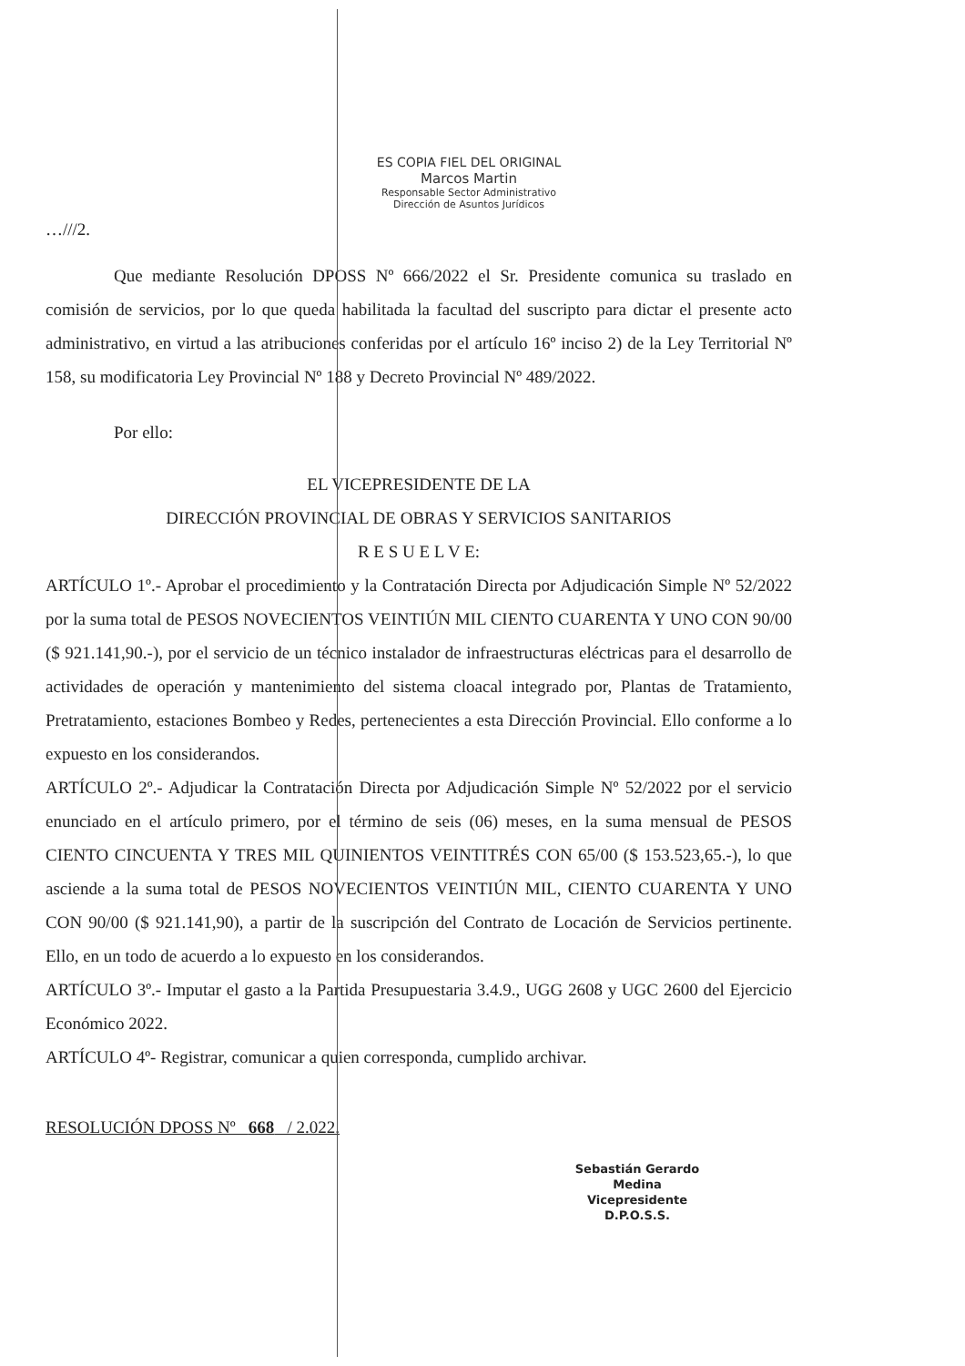ES COPIA FIEL DEL ORIGINAL
Marcos Martin
Responsable Sector Administrativo
Dirección de Asuntos Jurídicos
…///2.
Que mediante Resolución DPOSS Nº 666/2022 el Sr. Presidente comunica su traslado en comisión de servicios, por lo que queda habilitada la facultad del suscripto para dictar el presente acto administrativo, en virtud a las atribuciones conferidas por el artículo 16º inciso 2) de la Ley Territorial Nº 158, su modificatoria Ley Provincial Nº 188 y Decreto Provincial Nº 489/2022.
Por ello:
EL VICEPRESIDENTE DE LA
DIRECCIÓN PROVINCIAL DE OBRAS Y SERVICIOS SANITARIOS
R E S U E L V E:
ARTÍCULO 1º.- Aprobar el procedimiento y la Contratación Directa por Adjudicación Simple Nº 52/2022 por la suma total de PESOS NOVECIENTOS VEINTIÚN MIL CIENTO CUARENTA Y UNO CON 90/00 ($ 921.141,90.-), por el servicio de un técnico instalador de infraestructuras eléctricas para el desarrollo de actividades de operación y mantenimiento del sistema cloacal integrado por, Plantas de Tratamiento, Pretratamiento, estaciones Bombeo y Redes, pertenecientes a esta Dirección Provincial. Ello conforme a lo expuesto en los considerandos.
ARTÍCULO 2º.- Adjudicar la Contratación Directa por Adjudicación Simple Nº 52/2022 por el servicio enunciado en el artículo primero, por el término de seis (06) meses, en la suma mensual de PESOS CIENTO CINCUENTA Y TRES MIL QUINIENTOS VEINTITRÉS CON 65/00 ($ 153.523,65.-), lo que asciende a la suma total de PESOS NOVECIENTOS VEINTIÚN MIL, CIENTO CUARENTA Y UNO CON 90/00 ($ 921.141,90), a partir de la suscripción del Contrato de Locación de Servicios pertinente. Ello, en un todo de acuerdo a lo expuesto en los considerandos.
ARTÍCULO 3º.- Imputar el gasto a la Partida Presupuestaria 3.4.9., UGG 2608 y UGC 2600 del Ejercicio Económico 2022.
ARTÍCULO 4º- Registrar, comunicar a quien corresponda, cumplido archivar.
RESOLUCIÓN DPOSS Nº 668 / 2.022.
Sebastián Gerardo Medina
Vicepresidente
D.P.O.S.S.